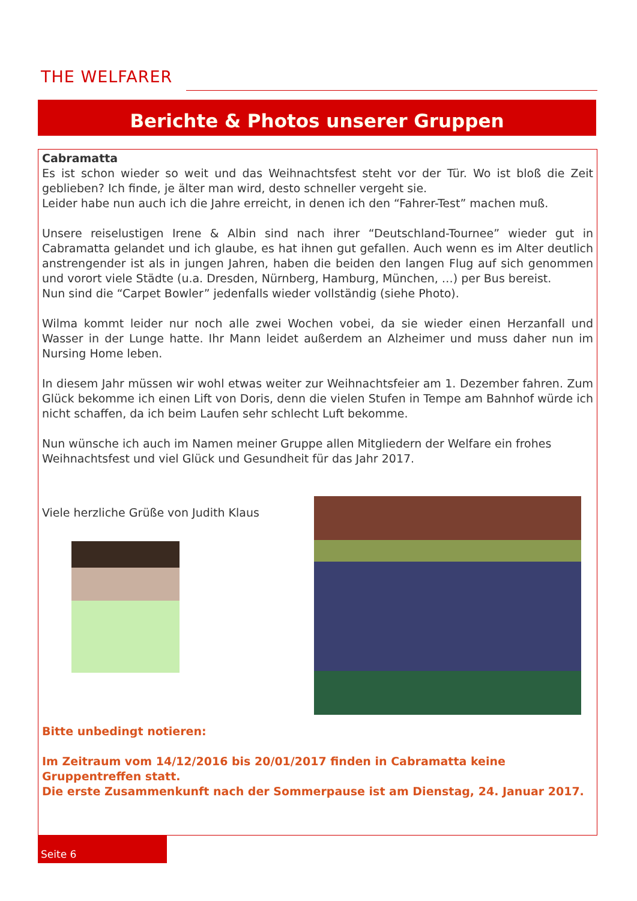THE WELFARER
Berichte & Photos unserer Gruppen
Cabramatta
Es ist schon wieder so weit und das Weihnachtsfest steht vor der Tür. Wo ist bloß die Zeit geblieben? Ich finde, je älter man wird, desto schneller vergeht sie.
Leider habe nun auch ich die Jahre erreicht, in denen ich den “Fahrer-Test” machen muß.
Unsere reiselustigen Irene & Albin sind nach ihrer “Deutschland-Tournee” wieder gut in Cabramatta gelandet und ich glaube, es hat ihnen gut gefallen. Auch wenn es im Alter deutlich anstrengender ist als in jungen Jahren, haben die beiden den langen Flug auf sich genommen und vorort viele Städte (u.a. Dresden, Nürnberg, Hamburg, München, …) per Bus bereist.
Nun sind die “Carpet Bowler” jedenfalls wieder vollständig (siehe Photo).
Wilma kommt leider nur noch alle zwei Wochen vobei, da sie wieder einen Herzanfall und Wasser in der Lunge hatte. Ihr Mann leidet außerdem an Alzheimer und muss daher nun im Nursing Home leben.
In diesem Jahr müssen wir wohl etwas weiter zur Weihnachtsfeier am 1. Dezember fahren. Zum Glück bekomme ich einen Lift von Doris, denn die vielen Stufen in Tempe am Bahnhof würde ich nicht schaffen, da ich beim Laufen sehr schlecht Luft bekomme.
Nun wünsche ich auch im Namen meiner Gruppe allen Mitgliedern der Welfare ein frohes Weihnachtsfest und viel Glück und Gesundheit für das Jahr 2017.
Viele herzliche Grüße von Judith Klaus
Bitte unbedingt notieren:
Im Zeitraum vom 14/12/2016 bis 20/01/2017 finden in Cabramatta keine Gruppentreffen statt.
Die erste Zusammenkunft nach der Sommerpause ist am Dienstag, 24. Januar 2017.
Seite 6